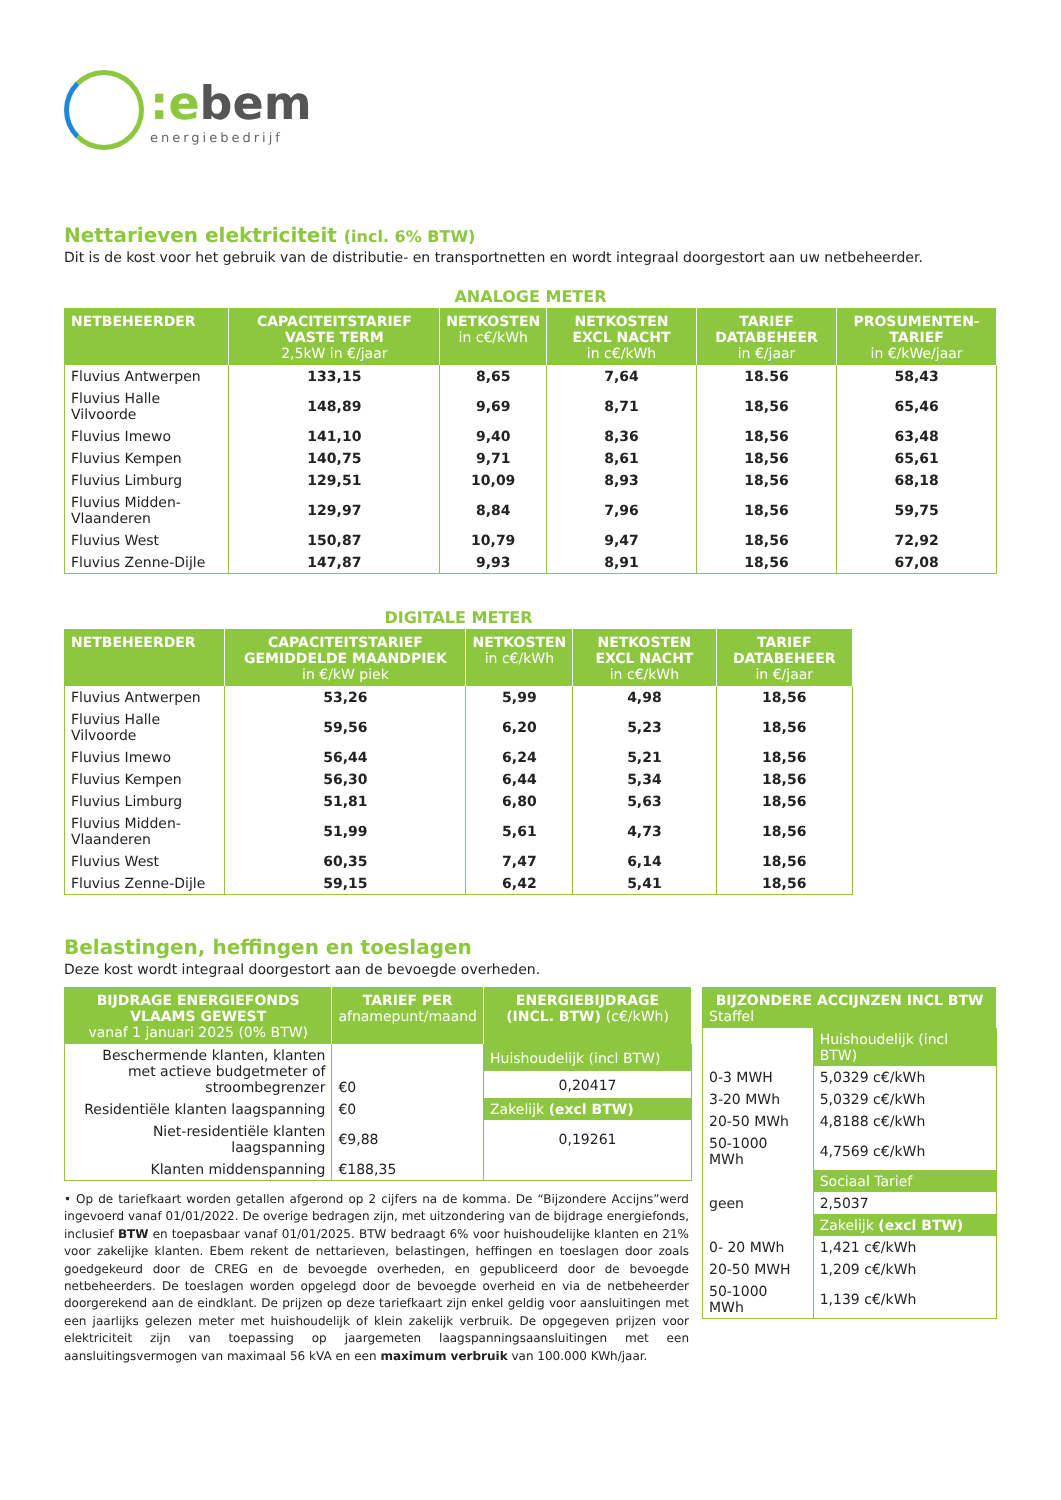:ebem
energiebedrijf
Nettarieven elektriciteit (incl. 6% BTW)
Dit is de kost voor het gebruik van de distributie- en transportnetten en wordt integraal doorgestort aan uw netbeheerder.
ANALOGE METER
| NETBEHEERDER | CAPACITEITSTARIEF VASTE TERM 2,5kW in €/jaar | NETKOSTEN in c€/kWh | NETKOSTEN EXCL NACHT in c€/kWh | TARIEF DATABEHEER in €/jaar | PROSUMENTEN-TARIEF in €/kWe/jaar |
| --- | --- | --- | --- | --- | --- |
| Fluvius Antwerpen | 133,15 | 8,65 | 7,64 | 18.56 | 58,43 |
| Fluvius Halle Vilvoorde | 148,89 | 9,69 | 8,71 | 18,56 | 65,46 |
| Fluvius Imewo | 141,10 | 9,40 | 8,36 | 18,56 | 63,48 |
| Fluvius Kempen | 140,75 | 9,71 | 8,61 | 18,56 | 65,61 |
| Fluvius Limburg | 129,51 | 10,09 | 8,93 | 18,56 | 68,18 |
| Fluvius Midden-Vlaanderen | 129,97 | 8,84 | 7,96 | 18,56 | 59,75 |
| Fluvius West | 150,87 | 10,79 | 9,47 | 18,56 | 72,92 |
| Fluvius Zenne-Dijle | 147,87 | 9,93 | 8,91 | 18,56 | 67,08 |
DIGITALE METER
| NETBEHEERDER | CAPACITEITSTARIEF GEMIDDELDE MAANDPIEK in €/kW piek | NETKOSTEN in c€/kWh | NETKOSTEN EXCL NACHT in c€/kWh | TARIEF DATABEHEER in €/jaar |
| --- | --- | --- | --- | --- |
| Fluvius Antwerpen | 53,26 | 5,99 | 4,98 | 18,56 |
| Fluvius Halle Vilvoorde | 59,56 | 6,20 | 5,23 | 18,56 |
| Fluvius Imewo | 56,44 | 6,24 | 5,21 | 18,56 |
| Fluvius Kempen | 56,30 | 6,44 | 5,34 | 18,56 |
| Fluvius Limburg | 51,81 | 6,80 | 5,63 | 18,56 |
| Fluvius Midden-Vlaanderen | 51,99 | 5,61 | 4,73 | 18,56 |
| Fluvius West | 60,35 | 7,47 | 6,14 | 18,56 |
| Fluvius Zenne-Dijle | 59,15 | 6,42 | 5,41 | 18,56 |
Belastingen, heffingen en toeslagen
Deze kost wordt integraal doorgestort aan de bevoegde overheden.
| BIJDRAGE ENERGIEFONDS VLAAMS GEWEST vanaf 1 januari 2025 (0% BTW) | TARIEF PER afnamepunt/maand | ENERGIEBIJDRAGE (INCL. BTW) (c€/kWh) |
| --- | --- | --- |
| Beschermende klanten, klanten met actieve budgetmeter of stroombegrenzer | €0 | Huishoudelijk (incl BTW) |
| | | 0,20417 |
| Residentiële klanten laagspanning | €0 | Zakelijk (excl BTW) |
| Niet-residentiële klanten laagspanning | €9,88 | 0,19261 |
| Klanten middenspanning | €188,35 | |
• Op de tariefkaart worden getallen afgerond op 2 cijfers na de komma. De “Bijzondere Accijns”werd ingevoerd vanaf 01/01/2022. De overige bedragen zijn, met uitzondering van de bijdrage energiefonds, inclusief BTW en toepasbaar vanaf 01/01/2025. BTW bedraagt 6% voor huishoudelijke klanten en 21% voor zakelijke klanten. Ebem rekent de nettarieven, belastingen, heffingen en toeslagen door zoals goedgekeurd door de CREG en de bevoegde overheden, en gepubliceerd door de bevoegde netbeheerders. De toeslagen worden opgelegd door de bevoegde overheid en via de netbeheerder doorgerekend aan de eindklant. De prijzen op deze tariefkaart zijn enkel geldig voor aansluitingen met een jaarlijks gelezen meter met huishoudelijk of klein zakelijk verbruik. De opgegeven prijzen voor elektriciteit zijn van toepassing op jaargemeten laagspanningsaansluitingen met een aansluitingsvermogen van maximaal 56 kVA en een maximum verbruik van 100.000 KWh/jaar.
| BIJZONDERE ACCIJNZEN INCL BTW Staffel | |
| --- | --- |
| | Huishoudelijk (incl BTW) |
| 0-3 MWH | 5,0329 c€/kWh |
| 3-20 MWh | 5,0329 c€/kWh |
| 20-50 MWh | 4,8188 c€/kWh |
| 50-1000 MWh | 4,7569 c€/kWh |
| | Sociaal Tarief |
| geen | 2,5037 |
| | Zakelijk (excl BTW) |
| 0- 20 MWh | 1,421 c€/kWh |
| 20-50 MWH | 1,209 c€/kWh |
| 50-1000 MWh | 1,139 c€/kWh |